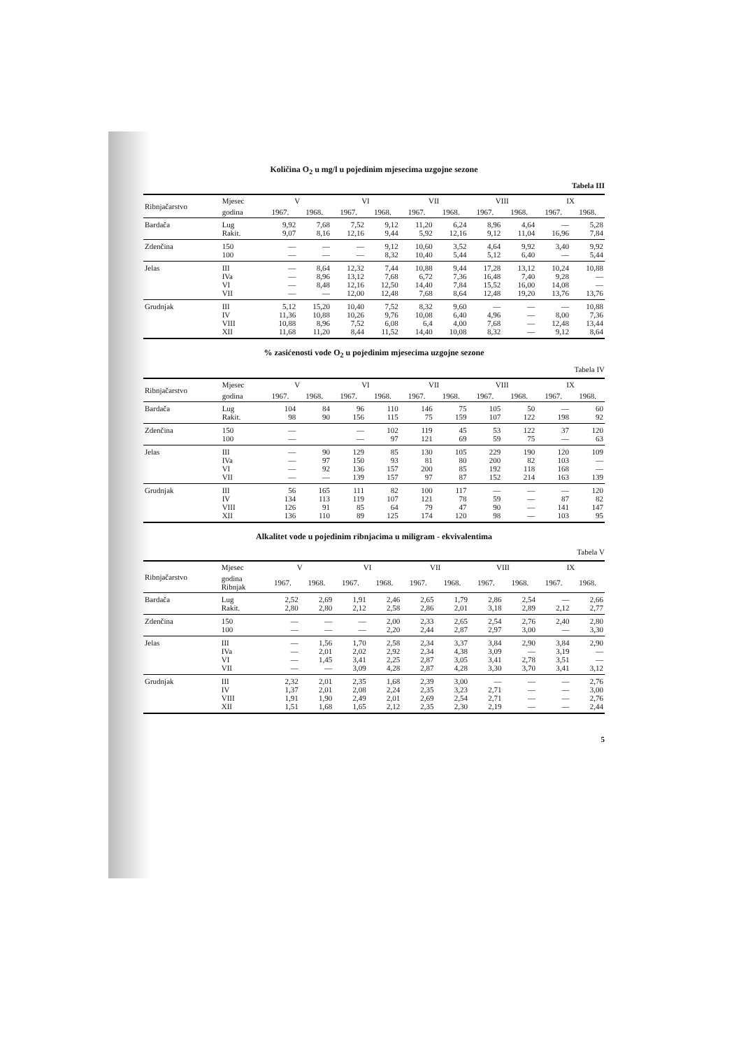Količina O<sub>2</sub> u mg/l u pojedinim mjesecima uzgojne sezone
Tabela III
| Ribnjačarstvo | Mjesec | V | | VI | | VII | | VIII | | IX | |
| --- | --- | --- | --- | --- | --- | --- | --- | --- | --- | --- | --- |
| | godina | 1967. | 1968. | 1967. | 1968. | 1967. | 1968. | 1967. | 1968. | 1967. | 1968. |
| Bardača | Lug Rakit. | 9,92 9,07 | 7,68 8,16 | 7,52 12,16 | 9,12 9,44 | 11,20 5,92 | 6,24 12,16 | 8,96 9,12 | 4,64 11,04 | — 16,96 | 5,28 7,84 |
| Zdenčina | 150 100 | — — | — — | — — | 9,12 8,32 | 10,60 10,40 | 3,52 5,44 | 4,64 5,12 | 9,92 6,40 | 3,40 — | 9,92 5,44 |
| Jelas | III IVa VI VII | — — — — | 8,64 8,96 8,48 — | 12,32 13,12 12,16 12,00 | 7,44 7,68 12,50 12,48 | 10,88 6,72 14,40 7,68 | 9,44 7,36 7,84 8,64 | 17,28 16,48 15,52 12,48 | 13,12 7,40 16,00 19,20 | 10,24 9,28 14,08 13,76 | 10,88 — — 13,76 |
| Grudnjak | III IV VIII XII | 5,12 11,36 10,88 11,68 | 15,20 10,88 8,96 11,20 | 10,40 10,26 7,52 8,44 | 7,52 9,76 6,08 11,52 | 8,32 10,08 6,4 14,40 | 9,60 6,40 4,00 10,08 | — 4,96 7,68 8,32 | — — — — | — 8,00 12,48 9,12 | 10,88 7,36 13,44 8,64 |
% zasićenosti vode O<sub>2</sub> u pojedinim mjesecima uzgojne sezone
Tabela IV
| Ribnjačarstvo | Mjesec | V | | VI | | VII | | VIII | | IX | |
| --- | --- | --- | --- | --- | --- | --- | --- | --- | --- | --- | --- |
| | godina | 1967. | 1968. | 1967. | 1968. | 1967. | 1968. | 1967. | 1968. | 1967. | 1968. |
| Bardača | Lug Rakit. | 104 98 | 84 90 | 96 156 | 110 115 | 146 75 | 75 159 | 105 107 | 50 122 | — 198 | 60 92 |
| Zdenčina | 150 100 | — — | | — — | 102 97 | 119 121 | 45 69 | 53 59 | 122 75 | 37 — | 120 63 |
| Jelas | III IVa VI VII | — — — — | 90 97 92 — | 129 150 136 139 | 85 93 157 157 | 130 81 200 97 | 105 80 85 87 | 229 200 192 152 | 190 82 118 214 | 120 103 168 163 | 109 — — 139 |
| Grudnjak | III IV VIII XII | 56 134 126 136 | 165 113 91 110 | 111 119 85 89 | 82 107 64 125 | 100 121 79 174 | 117 78 47 120 | — 59 90 98 | — — — — | — 87 141 103 | 120 82 147 95 |
Alkalitet vode u pojedinim ribnjacima u miligram - ekvivalentima
Tabela V
| Ribnjačarstvo | Mjesec | V | | VI | | VII | | VIII | | IX | |
| --- | --- | --- | --- | --- | --- | --- | --- | --- | --- | --- | --- |
| | godina Ribnjak | 1967. | 1968. | 1967. | 1968. | 1967. | 1968. | 1967. | 1968. | 1967. | 1968. |
| Bardača | Lug Rakit. | 2,52 2,80 | 2,69 2,80 | 1,91 2,12 | 2,46 2,58 | 2,65 2,86 | 1,79 2,01 | 2,86 3,18 | 2,54 2,89 | — 2,12 | 2,66 2,77 |
| Zdenčina | 150 100 | — — | — — | — — | 2,00 2,20 | 2,33 2,44 | 2,65 2,87 | 2,54 2,97 | 2,76 3,00 | 2,40 — | 2,80 3,30 |
| Jelas | III IVa VI VII | — — — — | 1,56 2,01 1,45 — | 1,70 2,02 3,41 3,09 | 2,58 2,92 2,25 4,28 | 2,34 2,34 2,87 2,87 | 3,37 4,38 3,05 4,28 | 3,84 3,09 3,41 3,30 | 2,90 — 2,78 3,70 | 3,84 3,19 3,51 3,41 | 2,90 — — 3,12 |
| Grudnjak | III IV VIII XII | 2,32 1,37 1,91 1,51 | 2,01 2,01 1,90 1,68 | 2,35 2,08 2,49 1,65 | 1,68 2,24 2,01 2,12 | 2,39 2,35 2,69 2,35 | 3,00 3,23 2,54 2,30 | — 2,71 2,71 2,19 | — — — — | — — — — | 2,76 3,00 2,76 2,44 |
5